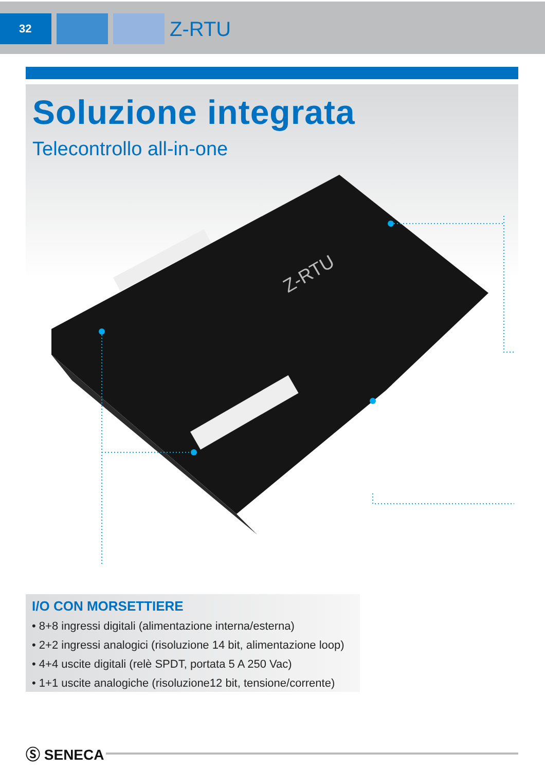32
Z-RTU
Soluzione integrata
Telecontrollo all-in-one
Z-RTU
I/O CON MORSETTIERE
• 8+8 ingressi digitali (alimentazione interna/esterna)
• 2+2 ingressi analogici (risoluzione 14 bit, alimentazione loop)
• 4+4 uscite digitali (relè SPDT, portata 5 A 250 Vac)
• 1+1 uscite analogiche (risoluzione12 bit, tensione/corrente)
Ⓢ SENECA